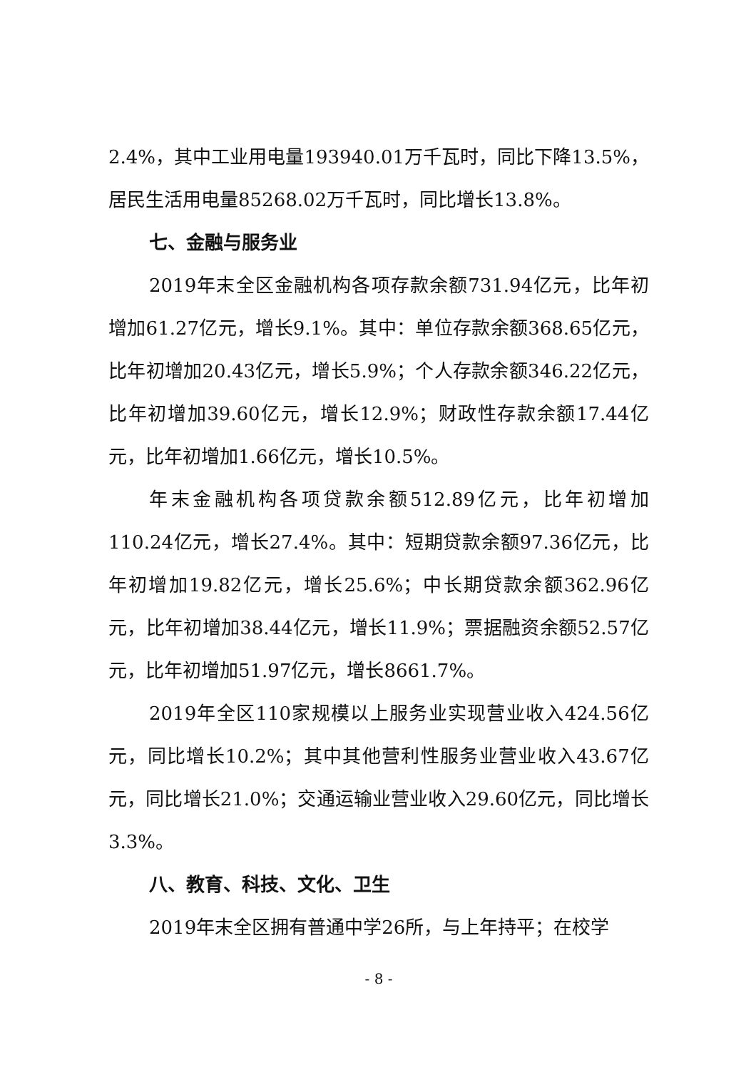2.4%，其中工业用电量193940.01万千瓦时，同比下降13.5%，居民生活用电量85268.02万千瓦时，同比增长13.8%。
七、金融与服务业
2019年末全区金融机构各项存款余额731.94亿元，比年初增加61.27亿元，增长9.1%。其中：单位存款余额368.65亿元，比年初增加20.43亿元，增长5.9%；个人存款余额346.22亿元，比年初增加39.60亿元，增长12.9%；财政性存款余额17.44亿元，比年初增加1.66亿元，增长10.5%。
年末金融机构各项贷款余额512.89亿元，比年初增加110.24亿元，增长27.4%。其中：短期贷款余额97.36亿元，比年初增加19.82亿元，增长25.6%；中长期贷款余额362.96亿元，比年初增加38.44亿元，增长11.9%；票据融资余额52.57亿元，比年初增加51.97亿元，增长8661.7%。
2019年全区110家规模以上服务业实现营业收入424.56亿元，同比增长10.2%；其中其他营利性服务业营业收入43.67亿元，同比增长21.0%；交通运输业营业收入29.60亿元，同比增长3.3%。
八、教育、科技、文化、卫生
2019年末全区拥有普通中学26所，与上年持平；在校学
- 8 -